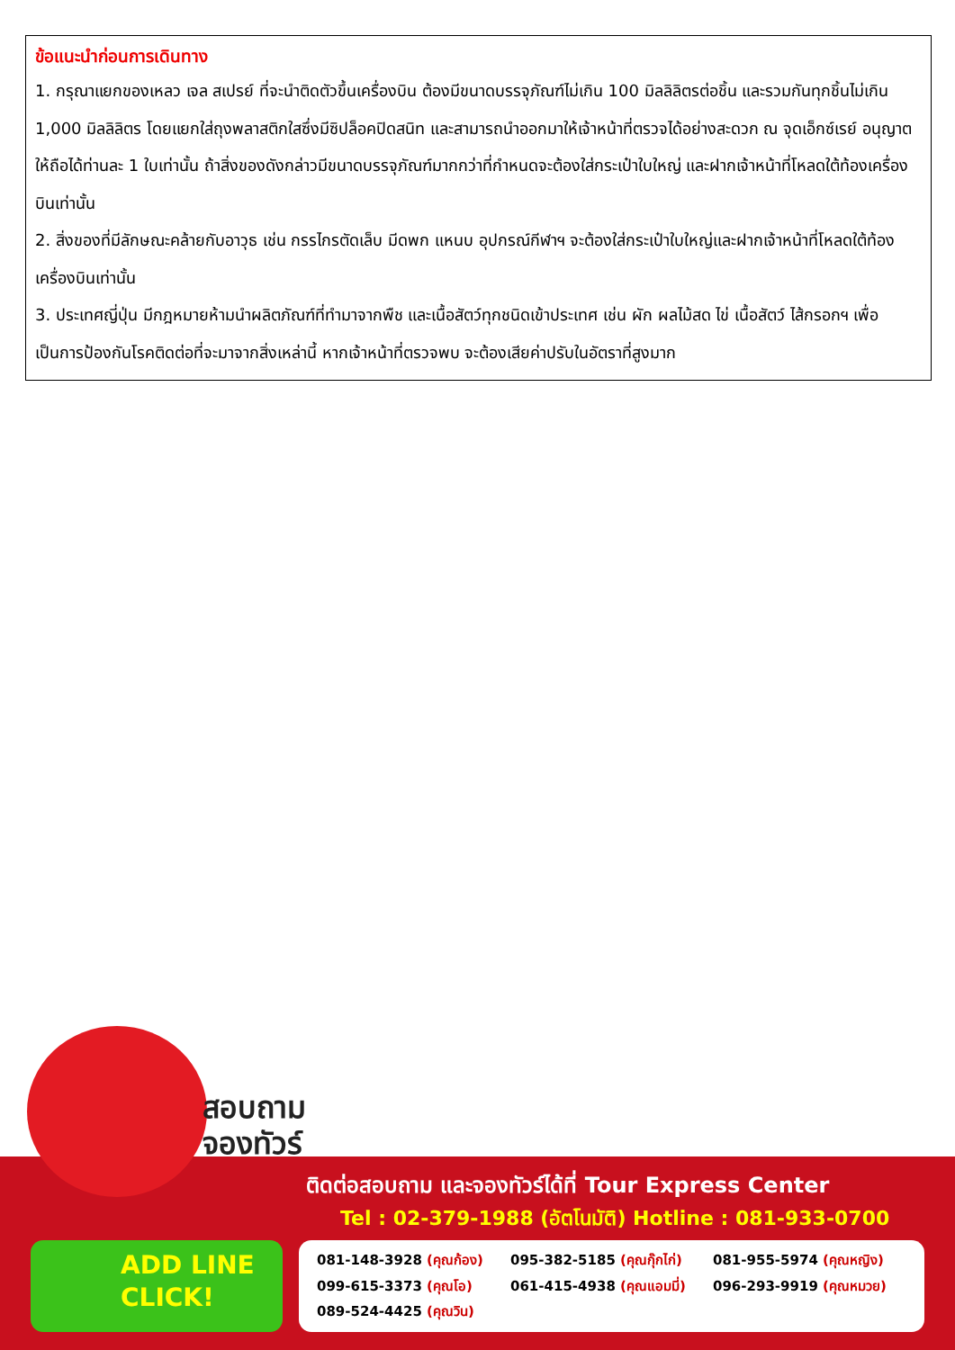ข้อแนะนำก่อนการเดินทาง
1. กรุณาแยกของเหลว เจล สเปรย์ ที่จะนำติดตัวขึ้นเครื่องบิน ต้องมีขนาดบรรจุภัณฑ์ไม่เกิน 100 มิลลิลิตรต่อชิ้น และรวมกันทุกชิ้นไม่เกิน 1,000 มิลลิลิตร โดยแยกใส่ถุงพลาสติกใสซึ่งมีซิปล็อคปิดสนิท และสามารถนำออกมาให้เจ้าหน้าที่ตรวจได้อย่างสะดวก ณ จุดเอ็กซ์เรย์ อนุญาตให้ถือได้ท่านละ 1 ใบเท่านั้น ถ้าสิ่งของดังกล่าวมีขนาดบรรจุภัณฑ์มากกว่าที่กำหนดจะต้องใส่กระเป๋าใบใหญ่ และฝากเจ้าหน้าที่โหลดใต้ท้องเครื่องบินเท่านั้น
2. สิ่งของที่มีลักษณะคล้ายกับอาวุธ เช่น กรรไกรตัดเล็บ มีดพก แหนบ อุปกรณ์กีฬาฯ จะต้องใส่กระเป๋าใบใหญ่และฝากเจ้าหน้าที่โหลดใต้ท้องเครื่องบินเท่านั้น
3. ประเทศญี่ปุ่น มีกฎหมายห้ามนำผลิตภัณฑ์ที่ทำมาจากพืช และเนื้อสัตว์ทุกชนิดเข้าประเทศ เช่น ผัก ผลไม้สด ไข่ เนื้อสัตว์ ไส้กรอกฯ เพื่อเป็นการป้องกันโรคติดต่อที่จะมาจากสิ่งเหล่านี้ หากเจ้าหน้าที่ตรวจพบ จะต้องเสียค่าปรับในอัตราที่สูงมาก
สอบถาม
จองทัวร์
ADD LINE
CLICK!
ติดต่อสอบถาม และจองทัวร์ได้ที่ Tour Express Center
Tel : 02-379-1988 (อัตโนมัติ) Hotline : 081-933-0700
081-148-3928 (คุณก้อง)
095-382-5185 (คุณกุ๊กไก่)
081-955-5974 (คุณหญิง)
099-615-3373 (คุณโอ)
061-415-4938 (คุณแอมมี่)
096-293-9919 (คุณหมวย)
089-524-4425 (คุณวิน)